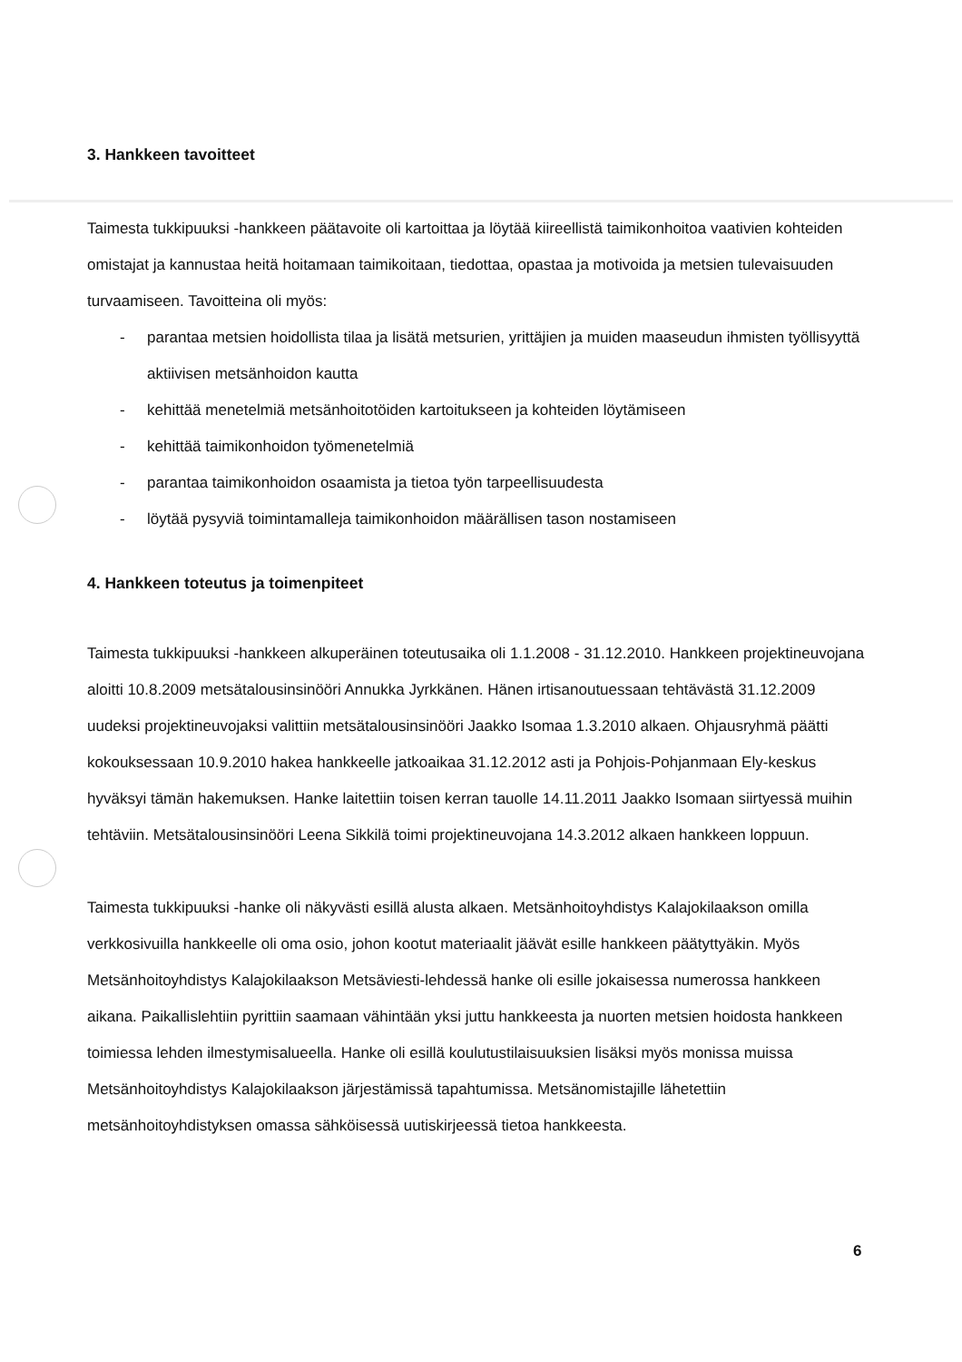3. Hankkeen tavoitteet
Taimesta tukkipuuksi -hankkeen päätavoite oli kartoittaa ja löytää kiireellistä taimikonhoitoa vaativien kohteiden omistajat ja kannustaa heitä hoitamaan taimikoitaan, tiedottaa, opastaa ja motivoida ja metsien tulevaisuuden turvaamiseen. Tavoitteina oli myös:
- parantaa metsien hoidollista tilaa ja lisätä metsurien, yrittäjien ja muiden maaseudun ihmisten työllisyyttä aktiivisen metsänhoidon kautta
- kehittää menetelmiä metsänhoitotöiden kartoitukseen ja kohteiden löytämiseen
- kehittää taimikonhoidon työmenetelmiä
- parantaa taimikonhoidon osaamista ja tietoa työn tarpeellisuudesta
- löytää pysyviä toimintamalleja taimikonhoidon määrällisen tason nostamiseen
4. Hankkeen toteutus ja toimenpiteet
Taimesta tukkipuuksi -hankkeen alkuperäinen toteutusaika oli 1.1.2008 - 31.12.2010. Hankkeen projektineuvojana aloitti 10.8.2009 metsätalousinsinööri Annukka Jyrkkänen. Hänen irtisanoutuessaan tehtävästä 31.12.2009 uudeksi projektineuvojaksi valittiin metsätalousinsinööri Jaakko Isomaa 1.3.2010 alkaen. Ohjausryhmä päätti kokouksessaan 10.9.2010 hakea hankkeelle jatkoaikaa 31.12.2012 asti ja Pohjois-Pohjanmaan Ely-keskus hyväksyi tämän hakemuksen. Hanke laitettiin toisen kerran tauolle 14.11.2011 Jaakko Isomaan siirtyessä muihin tehtäviin. Metsätalousinsinööri Leena Sikkilä toimi projektineuvojana 14.3.2012 alkaen hankkeen loppuun.
Taimesta tukkipuuksi -hanke oli näkyvästi esillä alusta alkaen. Metsänhoitoyhdistys Kalajokilaakson omilla verkkosivuilla hankkeelle oli oma osio, johon kootut materiaalit jäävät esille hankkeen päätyttyäkin. Myös Metsänhoitoyhdistys Kalajokilaakson Metsäviesti-lehdessä hanke oli esille jokaisessa numerossa hankkeen aikana. Paikallislehtiin pyrittiin saamaan vähintään yksi juttu hankkeesta ja nuorten metsien hoidosta hankkeen toimiessa lehden ilmestymisalueella. Hanke oli esillä koulutustilaisuuksien lisäksi myös monissa muissa Metsänhoitoyhdistys Kalajokilaakson järjestämissä tapahtumissa. Metsänomistajille lähetettiin metsänhoitoyhdistyksen omassa sähköisessä uutiskirjeessä tietoa hankkeesta.
6